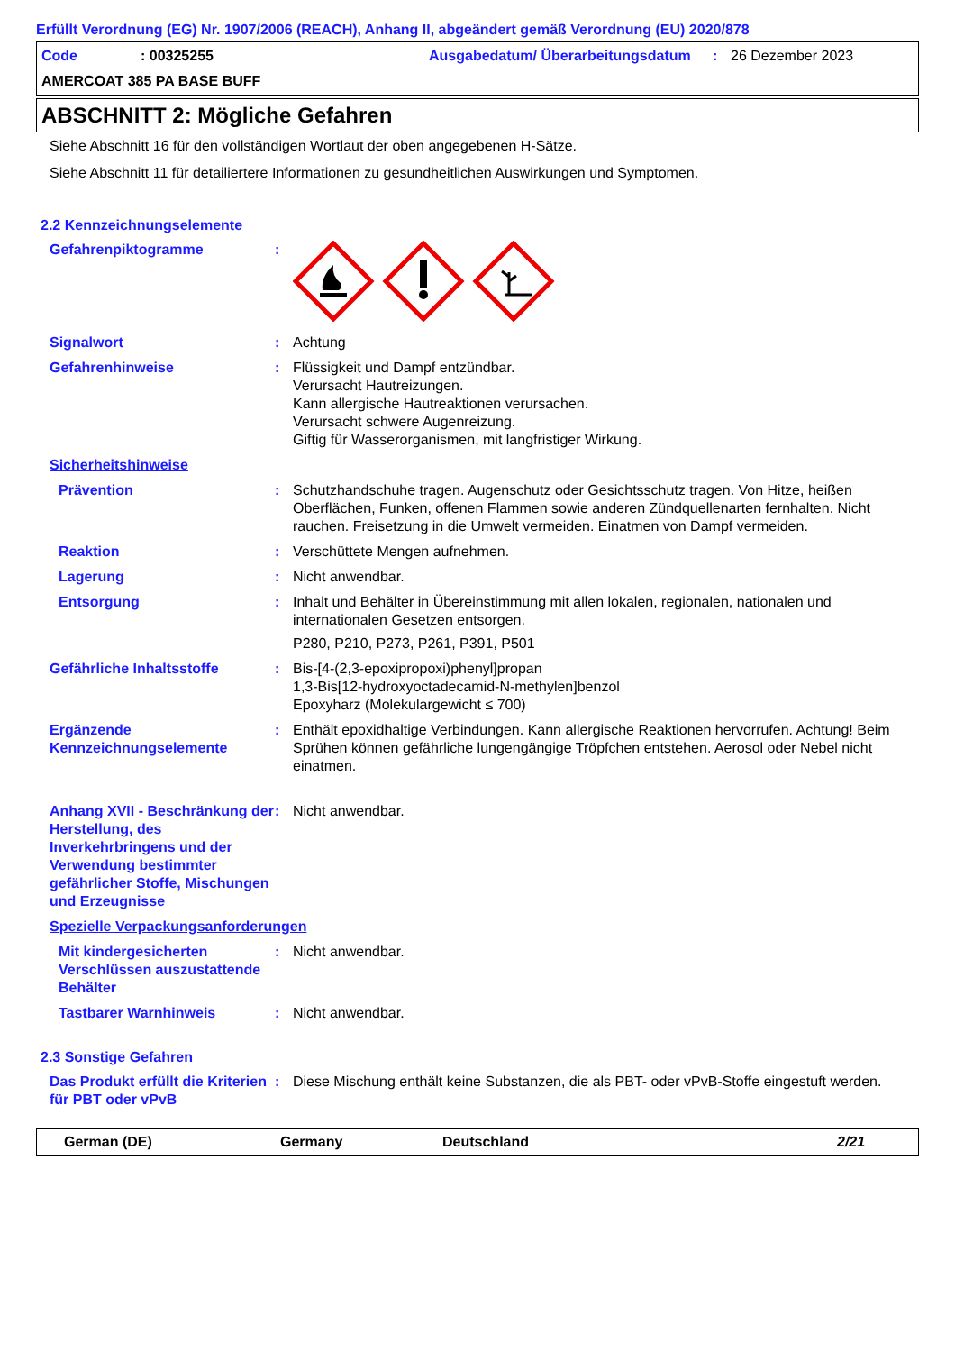Erfüllt Verordnung (EG) Nr. 1907/2006 (REACH), Anhang II, abgeändert gemäß Verordnung (EU) 2020/878
Code: 00325255 Ausgabedatum/ Überarbeitungsdatum: 26 Dezember 2023 AMERCOAT 385 PA BASE BUFF
ABSCHNITT 2: Mögliche Gefahren
Siehe Abschnitt 16 für den vollständigen Wortlaut der oben angegebenen H-Sätze.
Siehe Abschnitt 11 für detailiertere Informationen zu gesundheitlichen Auswirkungen und Symptomen.
2.2 Kennzeichnungselemente
Gefahrenpiktogramme:
Signalwort: Achtung
Gefahrenhinweise: Flüssigkeit und Dampf entzündbar.
Verursacht Hautreizungen.
Kann allergische Hautreaktionen verursachen.
Verursacht schwere Augenreizung.
Giftig für Wasserorganismen, mit langfristiger Wirkung.
Sicherheitshinweise
Prävention: Schutzhandschuhe tragen. Augenschutz oder Gesichtsschutz tragen. Von Hitze, heißen Oberflächen, Funken, offenen Flammen sowie anderen Zündquellenarten fernhalten. Nicht rauchen. Freisetzung in die Umwelt vermeiden. Einatmen von Dampf vermeiden.
Reaktion: Verschüttete Mengen aufnehmen.
Lagerung: Nicht anwendbar.
Entsorgung: Inhalt und Behälter in Übereinstimmung mit allen lokalen, regionalen, nationalen und internationalen Gesetzen entsorgen.
P280, P210, P273, P261, P391, P501
Gefährliche Inhaltsstoffe: Bis-[4-(2,3-epoxipropoxi)phenyl]propan
1,3-Bis[12-hydroxyoctadecamid-N-methylen]benzol
Epoxyharz (Molekulargewicht ≤ 700)
Ergänzende Kennzeichnungselemente: Enthält epoxidhaltige Verbindungen. Kann allergische Reaktionen hervorrufen. Achtung! Beim Sprühen können gefährliche lungengängige Tröpfchen entstehen. Aerosol oder Nebel nicht einatmen.
Anhang XVII - Beschränkung der Herstellung, des Inverkehrbringens und der Verwendung bestimmter gefährlicher Stoffe, Mischungen und Erzeugnisse: Nicht anwendbar.
Spezielle Verpackungsanforderungen
Mit kindergesicherten Verschlüssen auszustattende Behälter: Nicht anwendbar.
Tastbarer Warnhinweis: Nicht anwendbar.
2.3 Sonstige Gefahren
Das Produkt erfüllt die Kriterien für PBT oder vPvB: Diese Mischung enthält keine Substanzen, die als PBT- oder vPvB-Stoffe eingestuft werden.
German (DE) Germany Deutschland 2/21